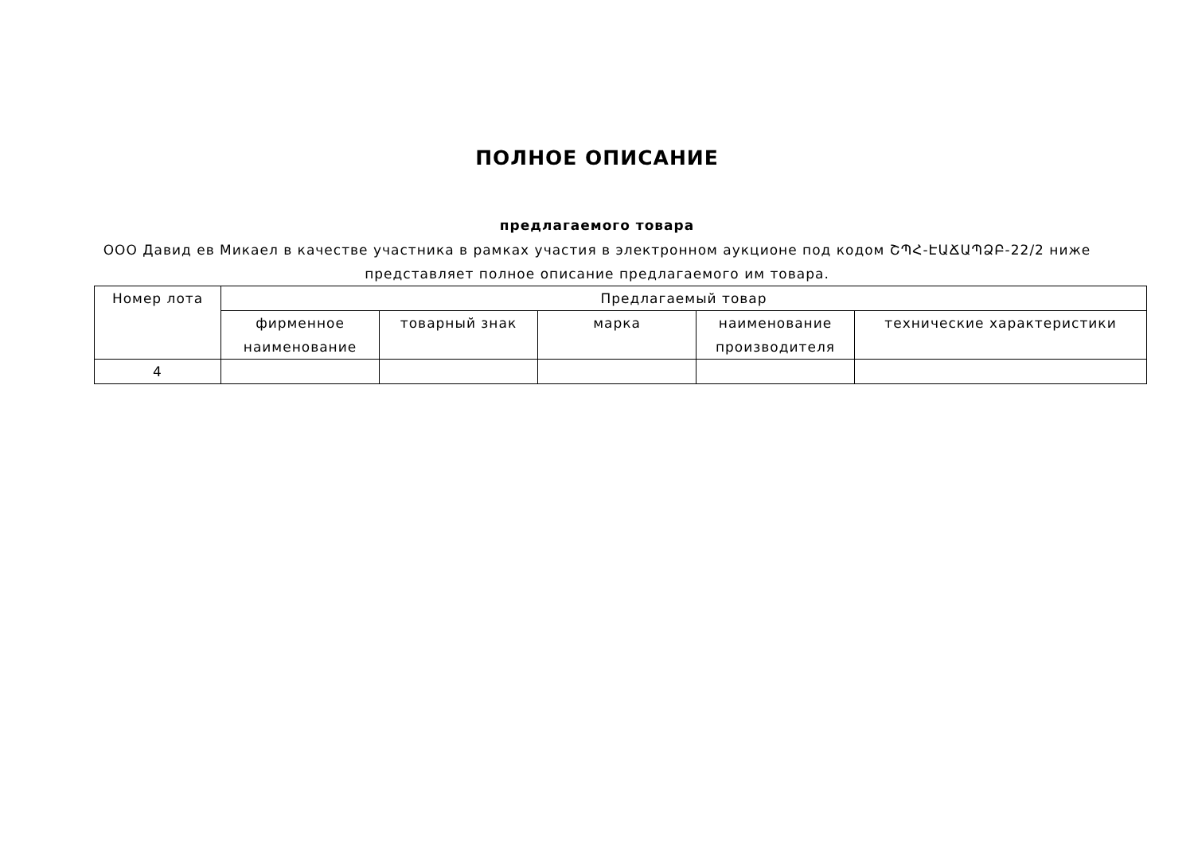ПОЛНОЕ ОПИСАНИЕ
предлагаемого товара
ООО Давид ев Микаел в качестве участника в рамках участия в электронном аукционе под кодом ՇՊՀ-ԷԱՃԱՊՁԲ-22/2 ниже представляет полное описание предлагаемого им товара.
| Номер лота | Предлагаемый товар | | | | |
| --- | --- | --- | --- | --- | --- |
| | фирменное наименование | товарный знак | марка | наименование производителя | технические характеристики |
| 4 | | | | | |